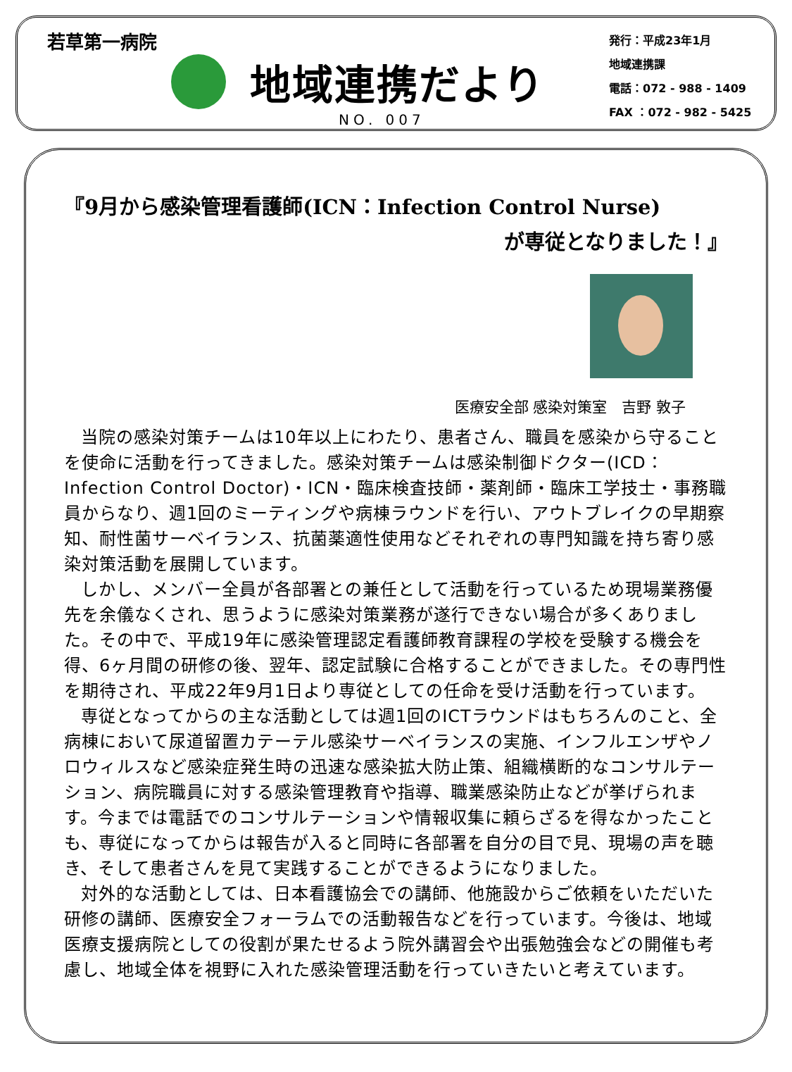若草第一病院
地域連携だより
NO. 007
発行：平成23年1月
地域連携課
電話：072 - 988 - 1409
FAX ：072 - 982 - 5425
『9月から感染管理看護師(ICN：Infection Control Nurse)
が専従となりました！』
医療安全部 感染対策室　吉野 敦子
当院の感染対策チームは10年以上にわたり、患者さん、職員を感染から守ることを使命に活動を行ってきました。感染対策チームは感染制御ドクター(ICD：Infection Control Doctor)・ICN・臨床検査技師・薬剤師・臨床工学技士・事務職員からなり、週1回のミーティングや病棟ラウンドを行い、アウトブレイクの早期察知、耐性菌サーベイランス、抗菌薬適性使用などそれぞれの専門知識を持ち寄り感染対策活動を展開しています。
しかし、メンバー全員が各部署との兼任として活動を行っているため現場業務優先を余儀なくされ、思うように感染対策業務が遂行できない場合が多くありました。その中で、平成19年に感染管理認定看護師教育課程の学校を受験する機会を得、6ヶ月間の研修の後、翌年、認定試験に合格することができました。その専門性を期待され、平成22年9月1日より専従としての任命を受け活動を行っています。
専従となってからの主な活動としては週1回のICTラウンドはもちろんのこと、全病棟において尿道留置カテーテル感染サーベイランスの実施、インフルエンザやノロウィルスなど感染症発生時の迅速な感染拡大防止策、組織横断的なコンサルテーション、病院職員に対する感染管理教育や指導、職業感染防止などが挙げられます。今までは電話でのコンサルテーションや情報収集に頼らざるを得なかったことも、専従になってからは報告が入ると同時に各部署を自分の目で見、現場の声を聴き、そして患者さんを見て実践することができるようになりました。
対外的な活動としては、日本看護協会での講師、他施設からご依頼をいただいた研修の講師、医療安全フォーラムでの活動報告などを行っています。今後は、地域医療支援病院としての役割が果たせるよう院外講習会や出張勉強会などの開催も考慮し、地域全体を視野に入れた感染管理活動を行っていきたいと考えています。